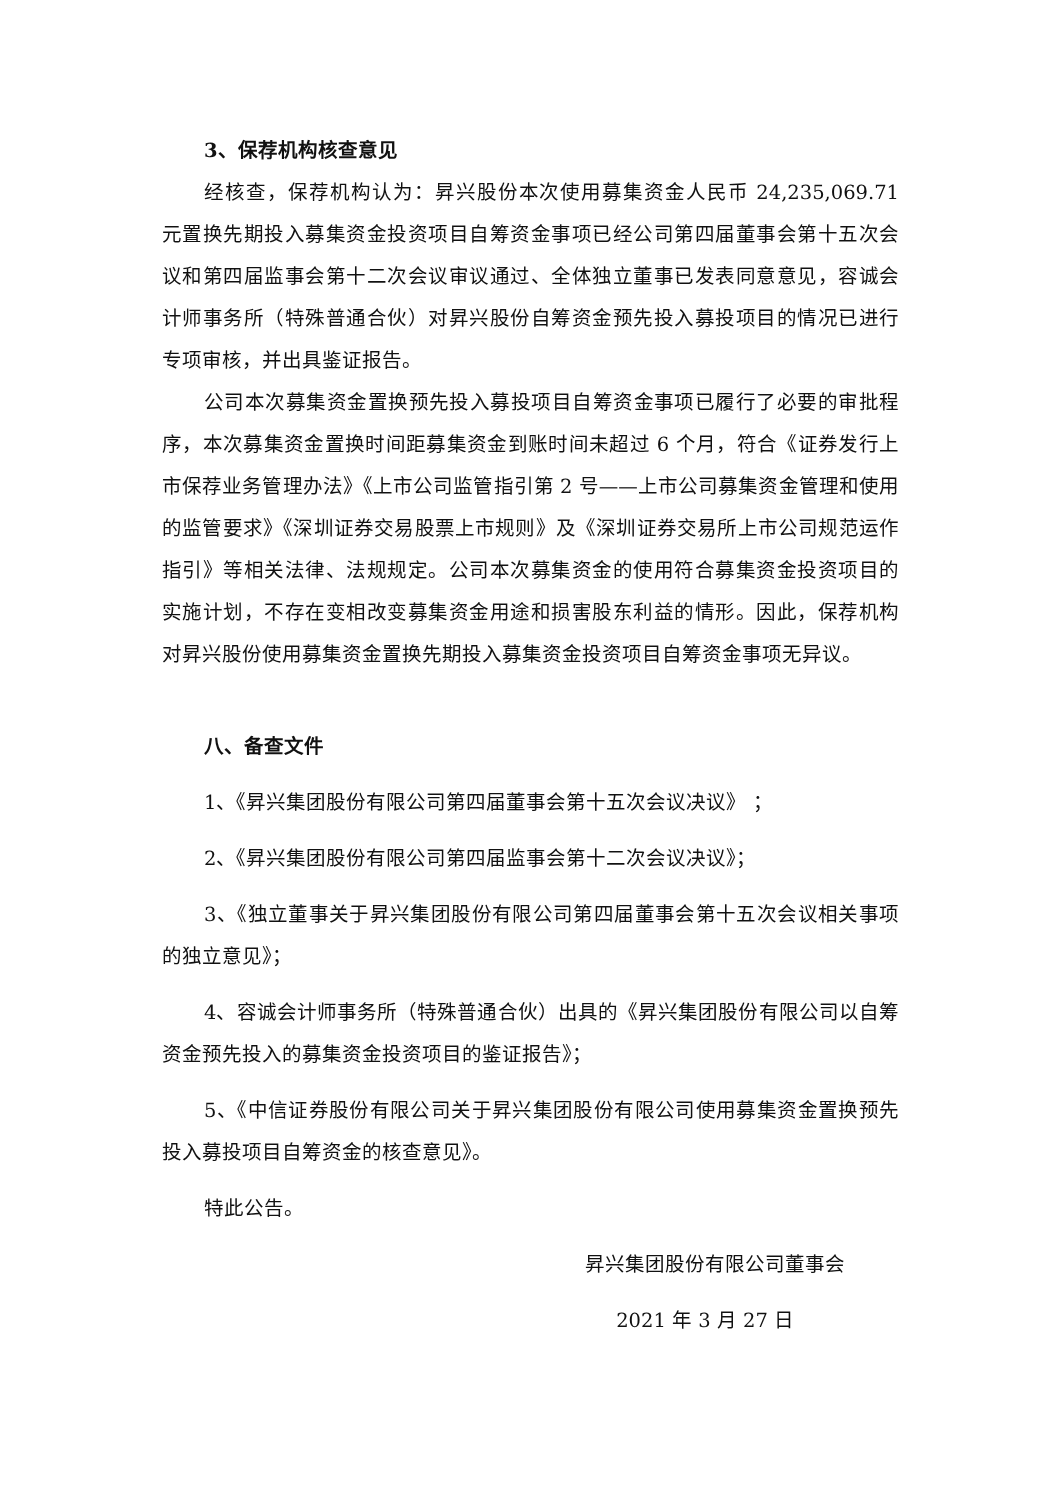3、保荐机构核查意见
经核查，保荐机构认为：昇兴股份本次使用募集资金人民币 24,235,069.71 元置换先期投入募集资金投资项目自筹资金事项已经公司第四届董事会第十五次会议和第四届监事会第十二次会议审议通过、全体独立董事已发表同意意见，容诚会计师事务所（特殊普通合伙）对昇兴股份自筹资金预先投入募投项目的情况已进行专项审核，并出具鉴证报告。
公司本次募集资金置换预先投入募投项目自筹资金事项已履行了必要的审批程序，本次募集资金置换时间距募集资金到账时间未超过 6 个月，符合《证券发行上市保荐业务管理办法》《上市公司监管指引第 2 号——上市公司募集资金管理和使用的监管要求》《深圳证券交易股票上市规则》及《深圳证券交易所上市公司规范运作指引》等相关法律、法规规定。公司本次募集资金的使用符合募集资金投资项目的实施计划，不存在变相改变募集资金用途和损害股东利益的情形。因此，保荐机构对昇兴股份使用募集资金置换先期投入募集资金投资项目自筹资金事项无异议。
八、备查文件
1、《昇兴集团股份有限公司第四届董事会第十五次会议决议》 ；
2、《昇兴集团股份有限公司第四届监事会第十二次会议决议》；
3、《独立董事关于昇兴集团股份有限公司第四届董事会第十五次会议相关事项的独立意见》；
4、容诚会计师事务所（特殊普通合伙）出具的《昇兴集团股份有限公司以自筹资金预先投入的募集资金投资项目的鉴证报告》；
5、《中信证券股份有限公司关于昇兴集团股份有限公司使用募集资金置换预先投入募投项目自筹资金的核查意见》。
特此公告。
昇兴集团股份有限公司董事会
2021 年 3 月 27 日